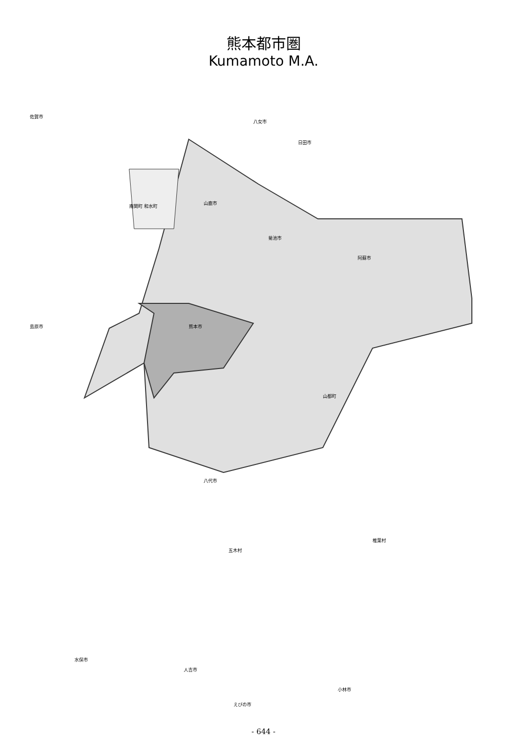熊本都市圏
Kumamoto M.A.
佐賀市
八女市
日田市
山鹿市
南関町 和水町
菊池市
阿蘇市
熊本市
島原市
山都町
八代市
五木村
椎葉村
人吉市
水俣市
小林市
えびの市
- 644 -